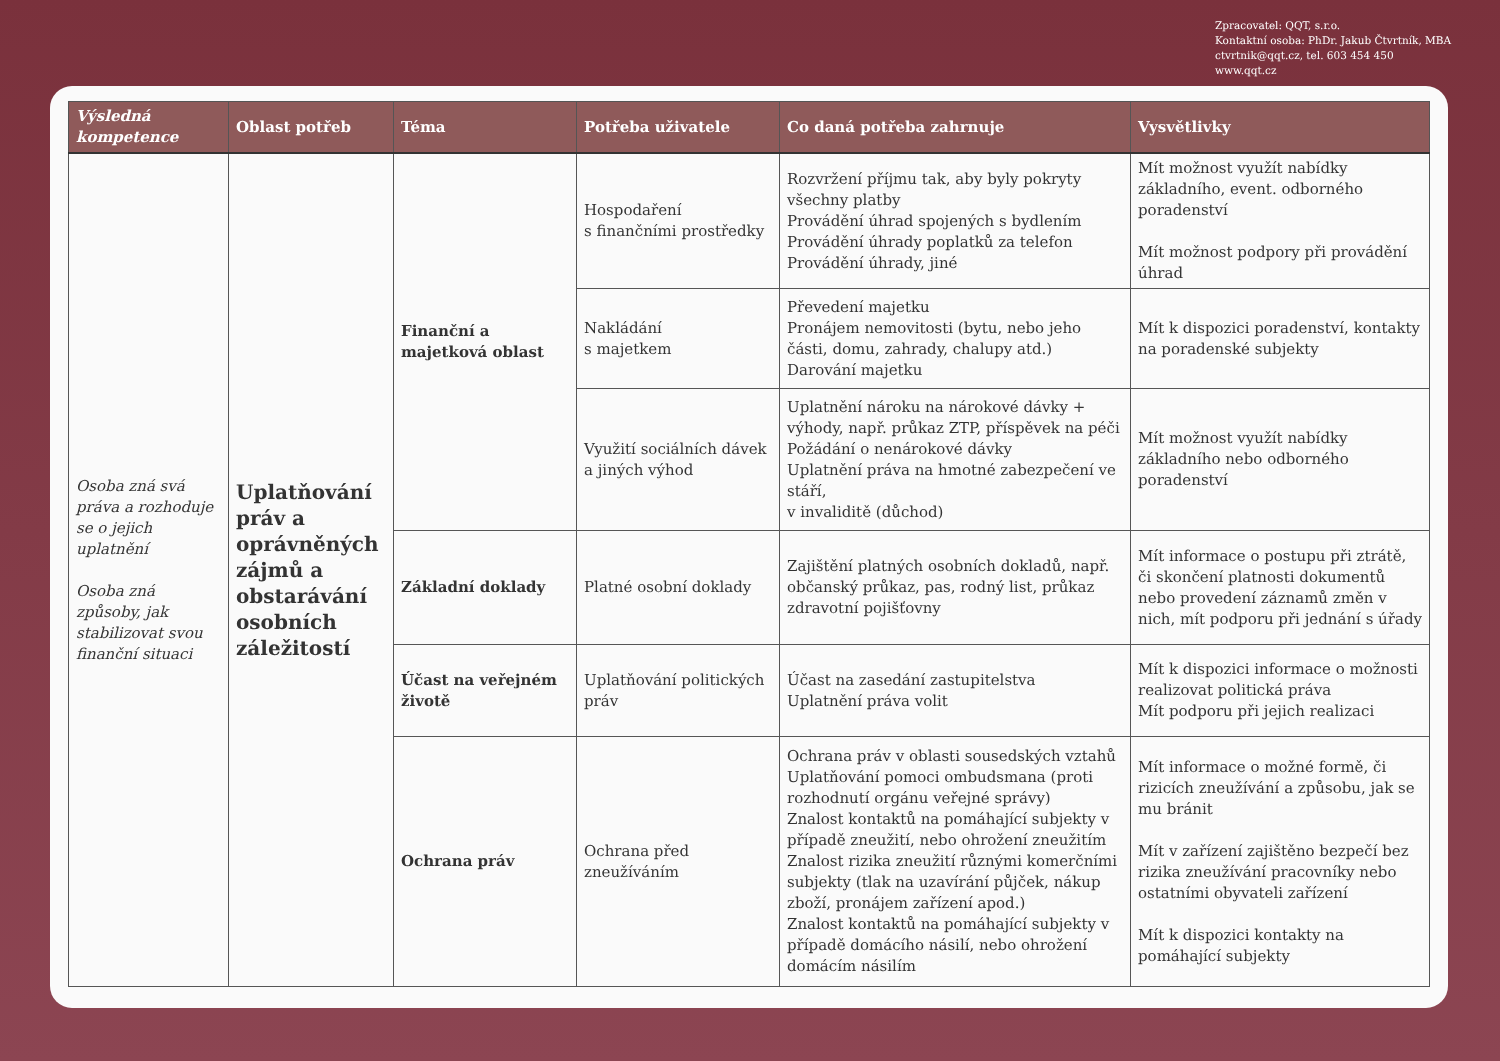Zpracovatel: QQT, s.r.o.
Kontaktní osoba: PhDr. Jakub Čtvrtník, MBA
ctvrtnik@qqt.cz, tel. 603 454 450
www.qqt.cz
| Výsledná kompetence | Oblast potřeb | Téma | Potřeba uživatele | Co daná potřeba zahrnuje | Vysvětlivky |
| --- | --- | --- | --- | --- | --- |
| Osoba zná svá práva a rozhoduje se o jejich uplatnění Osoba zná způsoby, jak stabilizovat svou finanční situaci | Uplatňování práv a oprávněných zájmů a obstarávání osobních záležitostí | Finanční a majetková oblast | Hospodaření s finančními prostředky | Rozvržení příjmu tak, aby byly pokryty všechny platby Provádění úhrad spojených s bydlením Provádění úhrady poplatků za telefon Provádění úhrady, jiné | Mít možnost využít nabídky základního, event. odborného poradenství Mít možnost podpory při provádění úhrad |
| | | | Nakládání s majetkem | Převedení majetku Pronájem nemovitosti (bytu, nebo jeho části, domu, zahrady, chalupy atd.) Darování majetku | Mít k dispozici poradenství, kontakty na poradenské subjekty |
| | | | Využití sociálních dávek a jiných výhod | Uplatnění nároku na nárokové dávky + výhody, např. průkaz ZTP, příspěvek na péči Požádání o nenárokové dávky Uplatnění práva na hmotné zabezpečení ve stáří, v invaliditě (důchod) | Mít možnost využít nabídky základního nebo odborného poradenství |
| | | Základní doklady | Platné osobní doklady | Zajištění platných osobních dokladů, např. občanský průkaz, pas, rodný list, průkaz zdravotní pojišťovny | Mít informace o postupu při ztrátě, či skončení platnosti dokumentů nebo provedení záznamů změn v nich, mít podporu při jednání s úřady |
| | | Účast na veřejném životě | Uplatňování politických práv | Účast na zasedání zastupitelstva Uplatnění práva volit | Mít k dispozici informace o možnosti realizovat politická práva Mít podporu při jejich realizaci |
| | | Ochrana práv | Ochrana před zneužíváním | Ochrana práv v oblasti sousedských vztahů Uplatňování pomoci ombudsmana (proti rozhodnutí orgánu veřejné správy) Znalost kontaktů na pomáhající subjekty v případě zneužití, nebo ohrožení zneužitím Znalost rizika zneužití různými komerčními subjekty (tlak na uzavírání půjček, nákup zboží, pronájem zařízení apod.) Znalost kontaktů na pomáhající subjekty v případě domácího násilí, nebo ohrožení domácím násilím | Mít informace o možné formě, či rizicích zneužívání a způsobu, jak se mu bránit Mít v zařízení zajištěno bezpečí bez rizika zneužívání pracovníky nebo ostatními obyvateli zařízení Mít k dispozici kontakty na pomáhající subjekty |